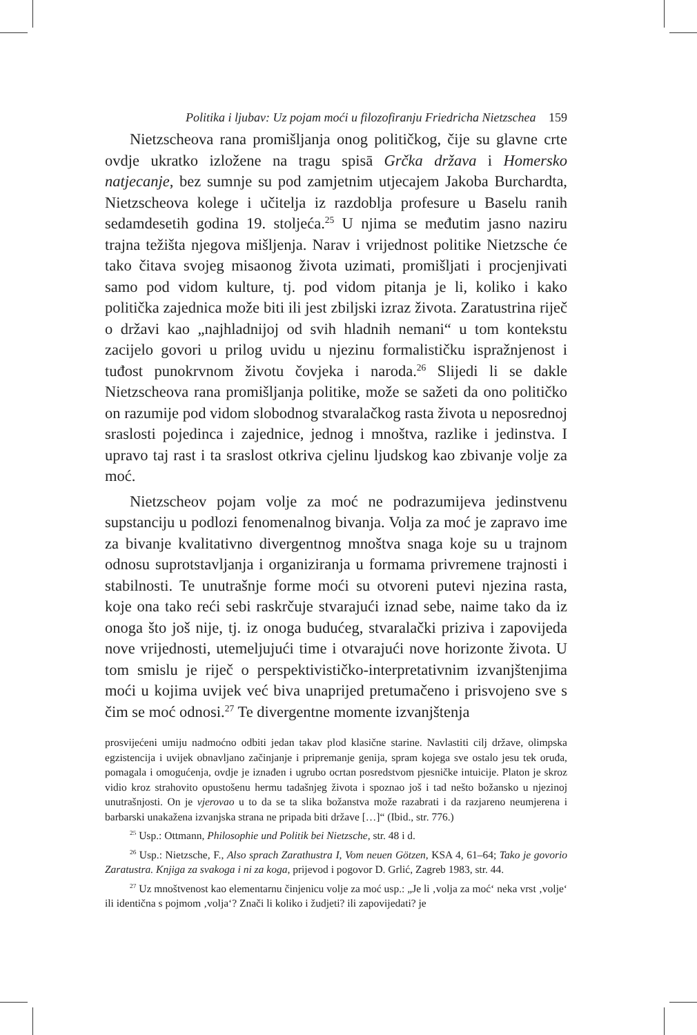Politika i ljubav: Uz pojam moći u filozofiranju Friedricha Nietzschea 159
Nietzscheova rana promišljanja onog političkog, čije su glavne crte ovdje ukratko izložene na tragu spisā Grčka država i Homersko natjecanje, bez sumnje su pod zamjetnim utjecajem Jakoba Burchardta, Nietzscheova kolege i učitelja iz razdoblja profesure u Baselu ranih sedamdesetih godina 19. stoljeća.<sup>25</sup> U njima se međutim jasno naziru trajna težišta njegova mišljenja. Narav i vrijednost politike Nietzsche će tako čitava svojeg misaonog života uzimati, promišljati i procjenjivati samo pod vidom kulture, tj. pod vidom pitanja je li, koliko i kako politička zajednica može biti ili jest zbiljski izraz života. Zaratustrina riječ o državi kao „najhladnijoj od svih hladnih nemani“ u tom kontekstu zacijelo govori u prilog uvidu u njezinu formalističku ispražnjenost i tuđost punokrvnom životu čovjeka i naroda.<sup>26</sup> Slijedi li se dakle Nietzscheova rana promišljanja politike, može se sažeti da ono političko on razumije pod vidom slobodnog stvaralačkog rasta života u neposrednoj sraslosti pojedinca i zajednice, jednog i mnoštva, razlike i jedinstva. I upravo taj rast i ta sraslost otkriva cjelinu ljudskog kao zbivanje volje za moć.
Nietzscheov pojam volje za moć ne podrazumijeva jedinstvenu supstanciju u podlozi fenomenalnog bivanja. Volja za moć je zapravo ime za bivanje kvalitativno divergentnog mnoštva snaga koje su u trajnom odnosu suprotstavljanja i organiziranja u formama privremene trajnosti i stabilnosti. Te unutrašnje forme moći su otvoreni putevi njezina rasta, koje ona tako reći sebi raskrčuje stvarajući iznad sebe, naime tako da iz onoga što još nije, tj. iz onoga budućeg, stvaralački priziva i zapovijeda nove vrijednosti, utemeljujući time i otvarajući nove horizonte života. U tom smislu je riječ o perspektivističko-interpretativnim izvanjštenjima moći u kojima uvijek već biva unaprijed pretumačeno i prisvojeno sve s čim se moć odnosi.<sup>27</sup> Te divergentne momente izvanjštenja
prosvijećeni umiju nadmoćno odbiti jedan takav plod klasične starine. Navlastiti cilj države, olimpska egzistencija i uvijek obnavljano začinjanje i pripremanje genija, spram kojega sve ostalo jesu tek oruđa, pomagala i omogućenja, ovdje je iznađen i ugrubo ocrtan posredstvom pjesničke intuicije. Platon je skroz vidio kroz strahovito opustošenu hermu tadašnjeg života i spoznao još i tad nešto božansko u njezinoj unutrašnjosti. On je vjerovao u to da se ta slika božanstva može razabrati i da razjareno neumjerena i barbarski unakažena izvanjska strana ne pripada biti države […]“ (Ibid., str. 776.)
<sup>25</sup> Usp.: Ottmann, Philosophie und Politik bei Nietzsche, str. 48 i d.
<sup>26</sup> Usp.: Nietzsche, F., Also sprach Zarathustra I, Vom neuen Götzen, KSA 4, 61–64; Tako je govorio Zaratustra. Knjiga za svakoga i ni za koga, prijevod i pogovor D. Grlić, Zagreb 1983, str. 44.
<sup>27</sup> Uz mnoštvenost kao elementarnu činjenicu volje za moć usp.: „Je li ‚volja za moć‘ neka vrst ‚volje‘ ili identična s pojmom ‚volja‘? Znači li koliko i žudjeti? ili zapovijedati? je